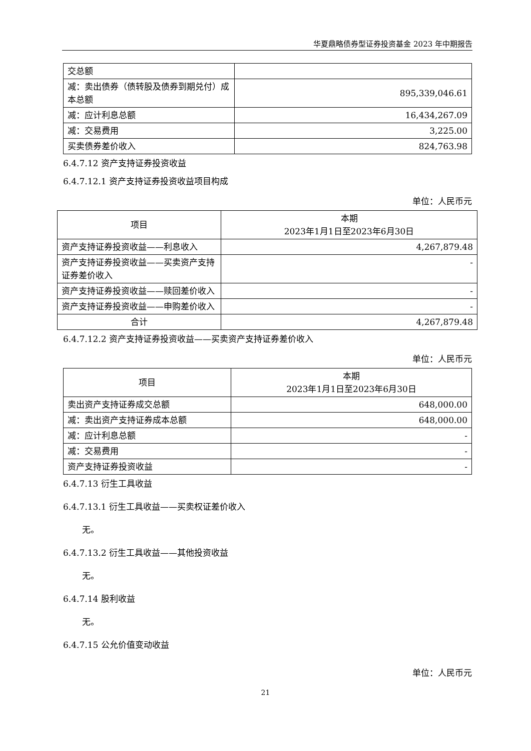华夏鼎略债券型证券投资基金 2023 年中期报告
| 交总额 | |
| 减：卖出债券（债转股及债券到期兑付）成本总额 | 895,339,046.61 |
| 减：应计利息总额 | 16,434,267.09 |
| 减：交易费用 | 3,225.00 |
| 买卖债券差价收入 | 824,763.98 |
6.4.7.12 资产支持证券投资收益
6.4.7.12.1 资产支持证券投资收益项目构成
单位：人民币元
| 项目 | 本期 2023年1月1日至2023年6月30日 |
| 资产支持证券投资收益——利息收入 | 4,267,879.48 |
| 资产支持证券投资收益——买卖资产支持证券差价收入 | - |
| 资产支持证券投资收益——赎回差价收入 | - |
| 资产支持证券投资收益——申购差价收入 | - |
| 合计 | 4,267,879.48 |
6.4.7.12.2 资产支持证券投资收益——买卖资产支持证券差价收入
单位：人民币元
| 项目 | 本期 2023年1月1日至2023年6月30日 |
| 卖出资产支持证券成交总额 | 648,000.00 |
| 减：卖出资产支持证券成本总额 | 648,000.00 |
| 减：应计利息总额 | - |
| 减：交易费用 | - |
| 资产支持证券投资收益 | - |
6.4.7.13 衍生工具收益
6.4.7.13.1 衍生工具收益——买卖权证差价收入
无。
6.4.7.13.2 衍生工具收益——其他投资收益
无。
6.4.7.14 股利收益
无。
6.4.7.15 公允价值变动收益
单位：人民币元
21